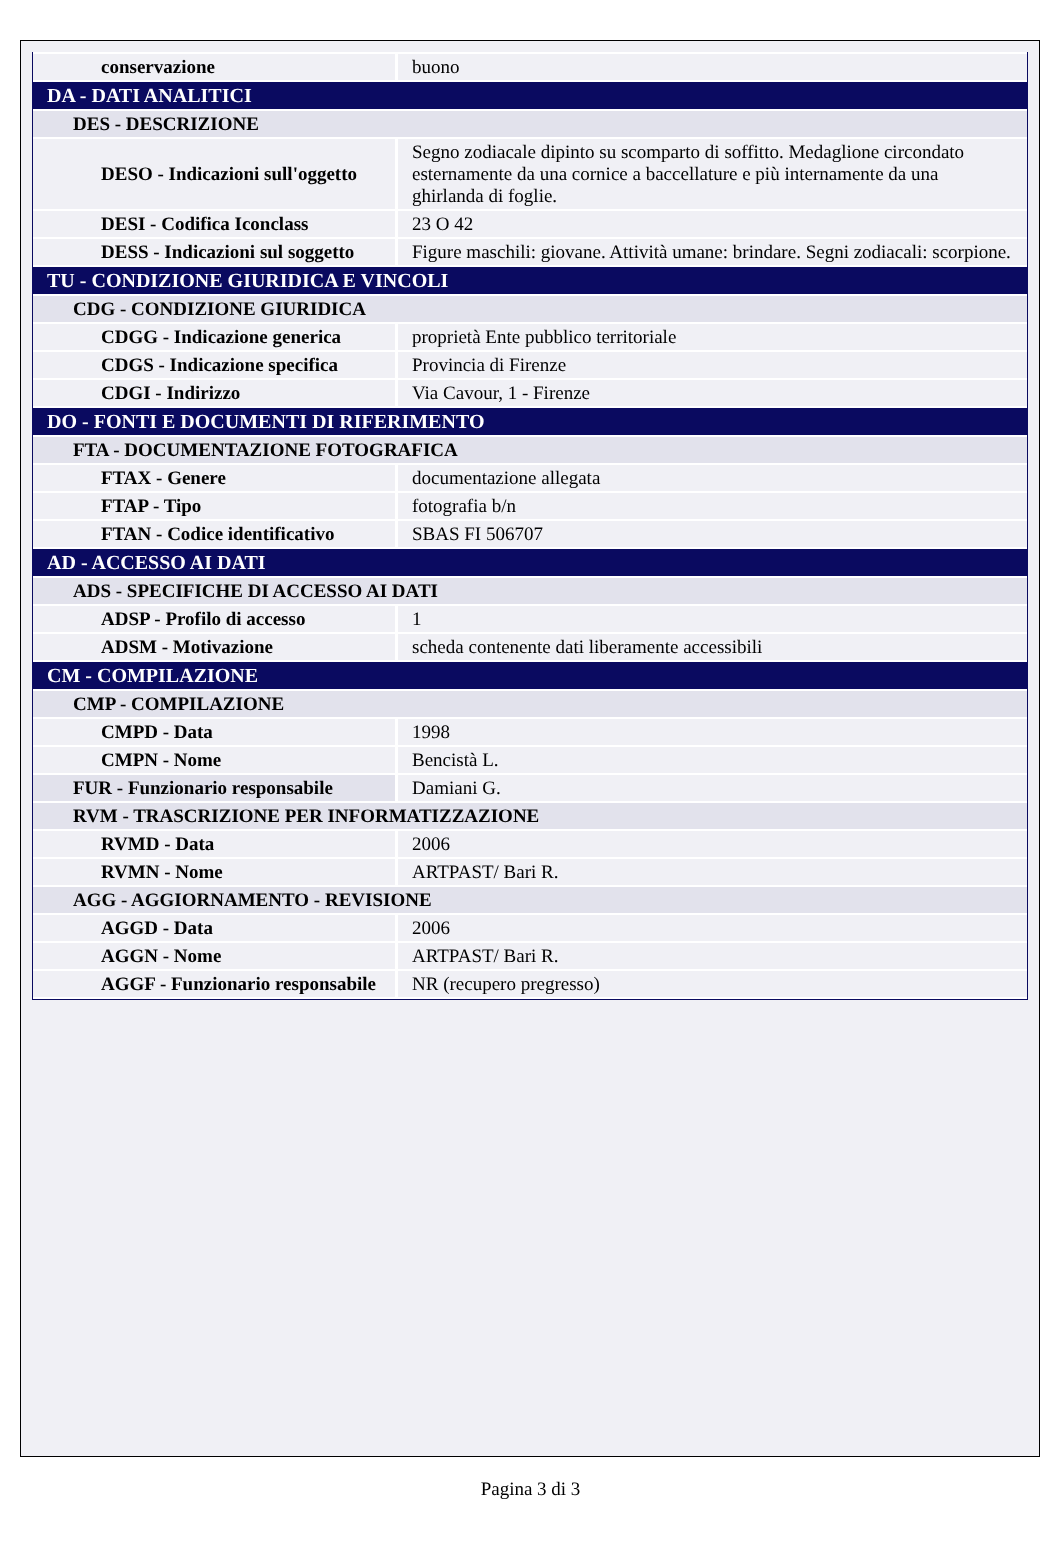| conservazione | buono |
| DA - DATI ANALITICI | |
| DES - DESCRIZIONE | |
| DESO - Indicazioni sull'oggetto | Segno zodiacale dipinto su scomparto di soffitto. Medaglione circondato esternamente da una cornice a baccellature e più internamente da una ghirlanda di foglie. |
| DESI - Codifica Iconclass | 23 O 42 |
| DESS - Indicazioni sul soggetto | Figure maschili: giovane. Attività umane: brindare. Segni zodiacali: scorpione. |
| TU - CONDIZIONE GIURIDICA E VINCOLI | |
| CDG - CONDIZIONE GIURIDICA | |
| CDGG - Indicazione generica | proprietà Ente pubblico territoriale |
| CDGS - Indicazione specifica | Provincia di Firenze |
| CDGI - Indirizzo | Via Cavour, 1 - Firenze |
| DO - FONTI E DOCUMENTI DI RIFERIMENTO | |
| FTA - DOCUMENTAZIONE FOTOGRAFICA | |
| FTAX - Genere | documentazione allegata |
| FTAP - Tipo | fotografia b/n |
| FTAN - Codice identificativo | SBAS FI 506707 |
| AD - ACCESSO AI DATI | |
| ADS - SPECIFICHE DI ACCESSO AI DATI | |
| ADSP - Profilo di accesso | 1 |
| ADSM - Motivazione | scheda contenente dati liberamente accessibili |
| CM - COMPILAZIONE | |
| CMP - COMPILAZIONE | |
| CMPD - Data | 1998 |
| CMPN - Nome | Bencistà L. |
| FUR - Funzionario responsabile | Damiani G. |
| RVM - TRASCRIZIONE PER INFORMATIZZAZIONE | |
| RVMD - Data | 2006 |
| RVMN - Nome | ARTPAST/ Bari R. |
| AGG - AGGIORNAMENTO - REVISIONE | |
| AGGD - Data | 2006 |
| AGGN - Nome | ARTPAST/ Bari R. |
| AGGF - Funzionario responsabile | NR (recupero pregresso) |
Pagina 3 di 3